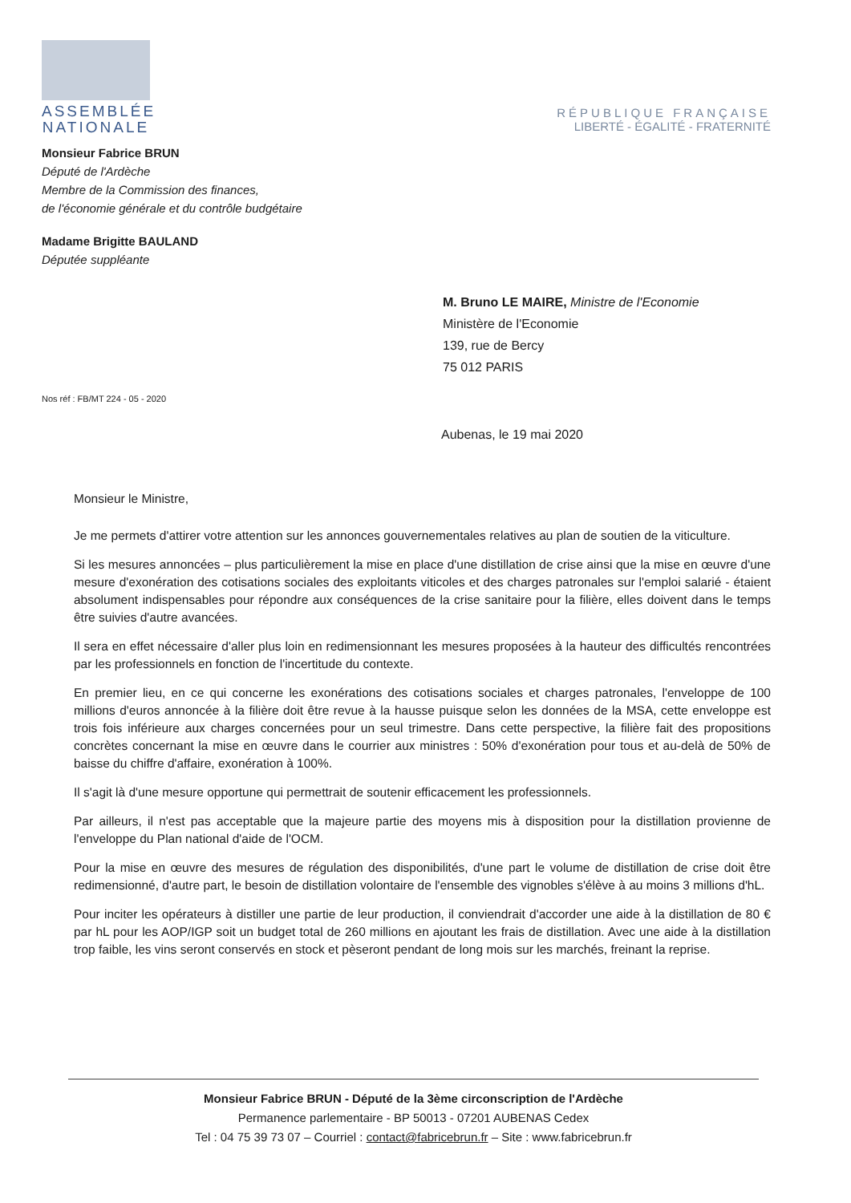ASSEMBLÉE
NATIONALE
RÉPUBLIQUE FRANÇAISE
LIBERTÉ - ÉGALITÉ - FRATERNITÉ
Monsieur Fabrice BRUN
Député de l'Ardèche
Membre de la Commission des finances,
de l'économie générale et du contrôle budgétaire
Madame Brigitte BAULAND
Députée suppléante
M. Bruno LE MAIRE, Ministre de l'Economie
Ministère de l'Economie
139, rue de Bercy
75 012 PARIS
Nos réf : FB/MT 224 - 05 - 2020
Aubenas, le 19 mai 2020
Monsieur le Ministre,
Je me permets d'attirer votre attention sur les annonces gouvernementales relatives au plan de soutien de la viticulture.
Si les mesures annoncées – plus particulièrement la mise en place d'une distillation de crise ainsi que la mise en œuvre d'une mesure d'exonération des cotisations sociales des exploitants viticoles et des charges patronales sur l'emploi salarié - étaient absolument indispensables pour répondre aux conséquences de la crise sanitaire pour la filière, elles doivent dans le temps être suivies d'autre avancées.
Il sera en effet nécessaire d'aller plus loin en redimensionnant les mesures proposées à la hauteur des difficultés rencontrées par les professionnels en fonction de l'incertitude du contexte.
En premier lieu, en ce qui concerne les exonérations des cotisations sociales et charges patronales, l'enveloppe de 100 millions d'euros annoncée à la filière doit être revue à la hausse puisque selon les données de la MSA, cette enveloppe est trois fois inférieure aux charges concernées pour un seul trimestre. Dans cette perspective, la filière fait des propositions concrètes concernant la mise en œuvre dans le courrier aux ministres : 50% d'exonération pour tous et au-delà de 50% de baisse du chiffre d'affaire, exonération à 100%.
Il s'agit là d'une mesure opportune qui permettrait de soutenir efficacement les professionnels.
Par ailleurs, il n'est pas acceptable que la majeure partie des moyens mis à disposition pour la distillation provienne de l'enveloppe du Plan national d'aide de l'OCM.
Pour la mise en œuvre des mesures de régulation des disponibilités, d'une part le volume de distillation de crise doit être redimensionné, d'autre part, le besoin de distillation volontaire de l'ensemble des vignobles s'élève à au moins 3 millions d'hL.
Pour inciter les opérateurs à distiller une partie de leur production, il conviendrait d'accorder une aide à la distillation de 80 € par hL pour les AOP/IGP soit un budget total de 260 millions en ajoutant les frais de distillation. Avec une aide à la distillation trop faible, les vins seront conservés en stock et pèseront pendant de long mois sur les marchés, freinant la reprise.
Monsieur Fabrice BRUN - Député de la 3ème circonscription de l'Ardèche
Permanence parlementaire - BP 50013 - 07201 AUBENAS Cedex
Tel : 04 75 39 73 07 – Courriel : contact@fabricebrun.fr – Site : www.fabricebrun.fr